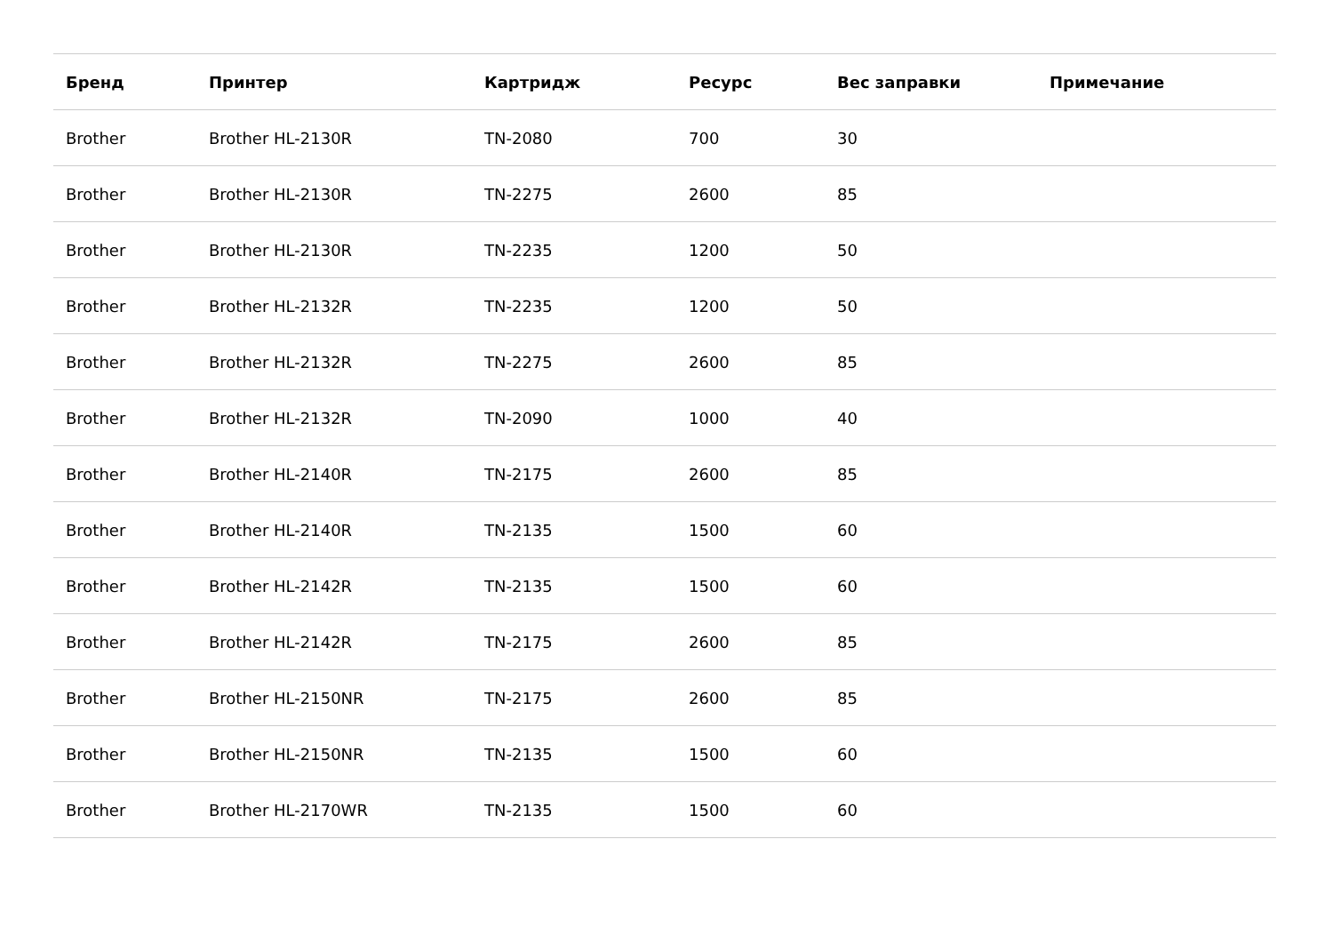| Бренд | Принтер | Картридж | Ресурс | Вес заправки | Примечание |
| --- | --- | --- | --- | --- | --- |
| Brother | Brother HL-2130R | TN-2080 | 700 | 30 | |
| Brother | Brother HL-2130R | TN-2275 | 2600 | 85 | |
| Brother | Brother HL-2130R | TN-2235 | 1200 | 50 | |
| Brother | Brother HL-2132R | TN-2235 | 1200 | 50 | |
| Brother | Brother HL-2132R | TN-2275 | 2600 | 85 | |
| Brother | Brother HL-2132R | TN-2090 | 1000 | 40 | |
| Brother | Brother HL-2140R | TN-2175 | 2600 | 85 | |
| Brother | Brother HL-2140R | TN-2135 | 1500 | 60 | |
| Brother | Brother HL-2142R | TN-2135 | 1500 | 60 | |
| Brother | Brother HL-2142R | TN-2175 | 2600 | 85 | |
| Brother | Brother HL-2150NR | TN-2175 | 2600 | 85 | |
| Brother | Brother HL-2150NR | TN-2135 | 1500 | 60 | |
| Brother | Brother HL-2170WR | TN-2135 | 1500 | 60 | |